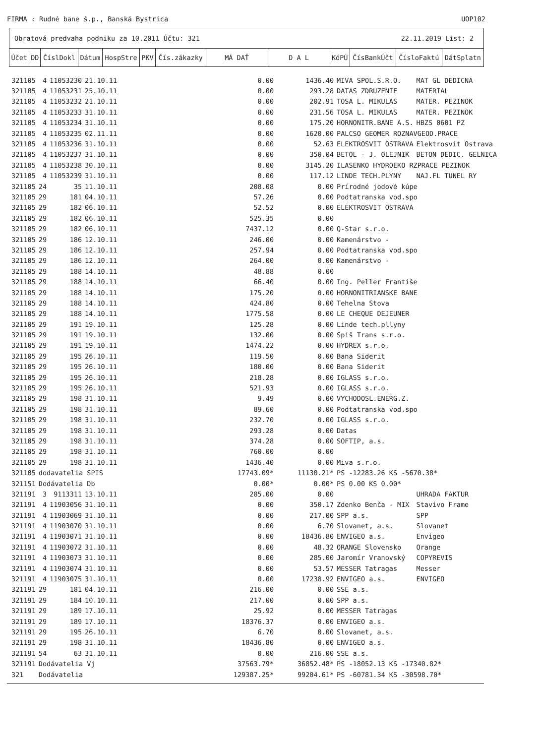FIRMA : Rudné bane š.p., Banská Bystrica UOP102
Obratová predvaha podniku za 10.2011 Účtu: 321 22.11.2019 List: 2
| Účet | DD | ČíslDokl | Dátum | HospStre | PKV | Čís.zákazky | MÁ DAŤ | D A L | KóPÚ | ČísBankÚčt | ČísloFaktú | DátSplatn |
| --- | --- | --- | --- | --- | --- | --- | --- | --- | --- | --- | --- | --- |
| 321105 | 4 | 11053230 | 21.10.11 | 0.00 | 1436.40 | MIVA SPOL.S.R.O. | MAT GL DEDICNA |
| 321105 | 4 | 11053231 | 25.10.11 | 0.00 | 293.28 | DATAS ZDRUZENIE | MATERIAL |
| 321105 | 4 | 11053232 | 21.10.11 | 0.00 | 202.91 | TOSA L. MIKULAS | MATER. PEZINOK |
| 321105 | 4 | 11053233 | 31.10.11 | 0.00 | 231.56 | TOSA L. MIKULAS | MATER. PEZINOK |
| 321105 | 4 | 11053234 | 31.10.11 | 0.00 | 175.20 | HORNONITR.BANE A.S. | HBZS 0601 PZ |
| 321105 | 4 | 11053235 | 02.11.11 | 0.00 | 1620.00 | PALCSO GEOMER ROZNAVGEOD.PRACE | |
| 321105 | 4 | 11053236 | 31.10.11 | 0.00 | 52.63 | ELEKTROSVIT OSTRAVA | Elektrosvit Ostrava |
| 321105 | 4 | 11053237 | 31.10.11 | 0.00 | 350.04 | BETOL - J. OLEJNIK | BETON DEDIC. GELNICA |
| 321105 | 4 | 11053238 | 30.10.11 | 0.00 | 3145.20 | ILASENKO HYDROEKO RZPRACE PEZINOK | |
| 321105 | 4 | 11053239 | 31.10.11 | 0.00 | 117.12 | LINDE TECH.PLYNY | NAJ.FL TUNEL RY |
| 321105 | 24 | 35 | 11.10.11 | 208.08 | 0.00 | Prírodné jodové kúpe | |
| 321105 | 29 | 181 | 04.10.11 | 57.26 | 0.00 | Podtatranska vod.spo | |
| 321105 | 29 | 182 | 06.10.11 | 52.52 | 0.00 | ELEKTROSVIT OSTRAVA | |
| 321105 | 29 | 182 | 06.10.11 | 525.35 | 0.00 | | |
| 321105 | 29 | 182 | 06.10.11 | 7437.12 | 0.00 | Q-Star s.r.o. | |
| 321105 | 29 | 186 | 12.10.11 | 246.00 | 0.00 | Kamenárstvo - | |
| 321105 | 29 | 186 | 12.10.11 | 257.94 | 0.00 | Podtatranska vod.spo | |
| 321105 | 29 | 186 | 12.10.11 | 264.00 | 0.00 | Kamenárstvo - | |
| 321105 | 29 | 188 | 14.10.11 | 48.88 | 0.00 | | |
| 321105 | 29 | 188 | 14.10.11 | 66.40 | 0.00 | Ing. Peller Františe | |
| 321105 | 29 | 188 | 14.10.11 | 175.20 | 0.00 | HORNONITRIANSKE BANE | |
| 321105 | 29 | 188 | 14.10.11 | 424.80 | 0.00 | Tehelna Stova | |
| 321105 | 29 | 188 | 14.10.11 | 1775.58 | 0.00 | LE CHEQUE DEJEUNER | |
| 321105 | 29 | 191 | 19.10.11 | 125.28 | 0.00 | Linde tech.pllyny | |
| 321105 | 29 | 191 | 19.10.11 | 132.00 | 0.00 | Spiš Trans s.r.o. | |
| 321105 | 29 | 191 | 19.10.11 | 1474.22 | 0.00 | HYDREX s.r.o. | |
| 321105 | 29 | 195 | 26.10.11 | 119.50 | 0.00 | Bana Siderit | |
| 321105 | 29 | 195 | 26.10.11 | 180.00 | 0.00 | Bana Siderit | |
| 321105 | 29 | 195 | 26.10.11 | 218.28 | 0.00 | IGLASS s.r.o. | |
| 321105 | 29 | 195 | 26.10.11 | 521.93 | 0.00 | IGLASS s.r.o. | |
| 321105 | 29 | 198 | 31.10.11 | 9.49 | 0.00 | VYCHODOSL.ENERG.Z. | |
| 321105 | 29 | 198 | 31.10.11 | 89.60 | 0.00 | Podtatranska vod.spo | |
| 321105 | 29 | 198 | 31.10.11 | 232.70 | 0.00 | IGLASS s.r.o. | |
| 321105 | 29 | 198 | 31.10.11 | 293.28 | 0.00 | Datas | |
| 321105 | 29 | 198 | 31.10.11 | 374.28 | 0.00 | SOFTIP, a.s. | |
| 321105 | 29 | 198 | 31.10.11 | 760.00 | 0.00 | | |
| 321105 | 29 | 198 | 31.10.11 | 1436.40 | 0.00 | Miva s.r.o. | |
| 321105 | dodavatelia SPIS | | | 17743.09* | 11130.21* | PS -12283.26 KS -5670.38* | |
| 321151 | Dodávatelia Db | | | 0.00* | 0.00* | PS 0.00 KS 0.00* | |
| 321191 | 3 | 9113311 | 13.10.11 | 285.00 | 0.00 | | UHRADA FAKTUR |
| 321191 | 4 | 11903056 | 31.10.11 | 0.00 | 350.17 | Zdenko Benča - MIX | Stavivo Frame |
| 321191 | 4 | 11903069 | 31.10.11 | 0.00 | 217.00 | SPP a.s. | SPP |
| 321191 | 4 | 11903070 | 31.10.11 | 0.00 | 6.70 | Slovanet, a.s. | Slovanet |
| 321191 | 4 | 11903071 | 31.10.11 | 0.00 | 18436.80 | ENVIGEO a.s. | Envigeo |
| 321191 | 4 | 11903072 | 31.10.11 | 0.00 | 48.32 | ORANGE Slovensko | Orange |
| 321191 | 4 | 11903073 | 31.10.11 | 0.00 | 285.00 | Jaromír Vranovský | COPYREVIS |
| 321191 | 4 | 11903074 | 31.10.11 | 0.00 | 53.57 | MESSER Tatragas | Messer |
| 321191 | 4 | 11903075 | 31.10.11 | 0.00 | 17238.92 | ENVIGEO a.s. | ENVIGEO |
| 321191 | 29 | 181 | 04.10.11 | 216.00 | 0.00 | SSE a.s. | |
| 321191 | 29 | 184 | 10.10.11 | 217.00 | 0.00 | SPP a.s. | |
| 321191 | 29 | 189 | 17.10.11 | 25.92 | 0.00 | MESSER Tatragas | |
| 321191 | 29 | 189 | 17.10.11 | 18376.37 | 0.00 | ENVIGEO a.s. | |
| 321191 | 29 | 195 | 26.10.11 | 6.70 | 0.00 | Slovanet, a.s. | |
| 321191 | 29 | 198 | 31.10.11 | 18436.80 | 0.00 | ENVIGEO a.s. | |
| 321191 | 54 | 63 | 31.10.11 | 0.00 | 216.00 | SSE a.s. | |
| 321191 | Dodávatelia Vj | | | 37563.79* | 36852.48* | PS -18052.13 KS -17340.82* | |
| 321 | Dodávatelia | | | 129387.25* | 99204.61* | PS -60781.34 KS -30598.70* | |